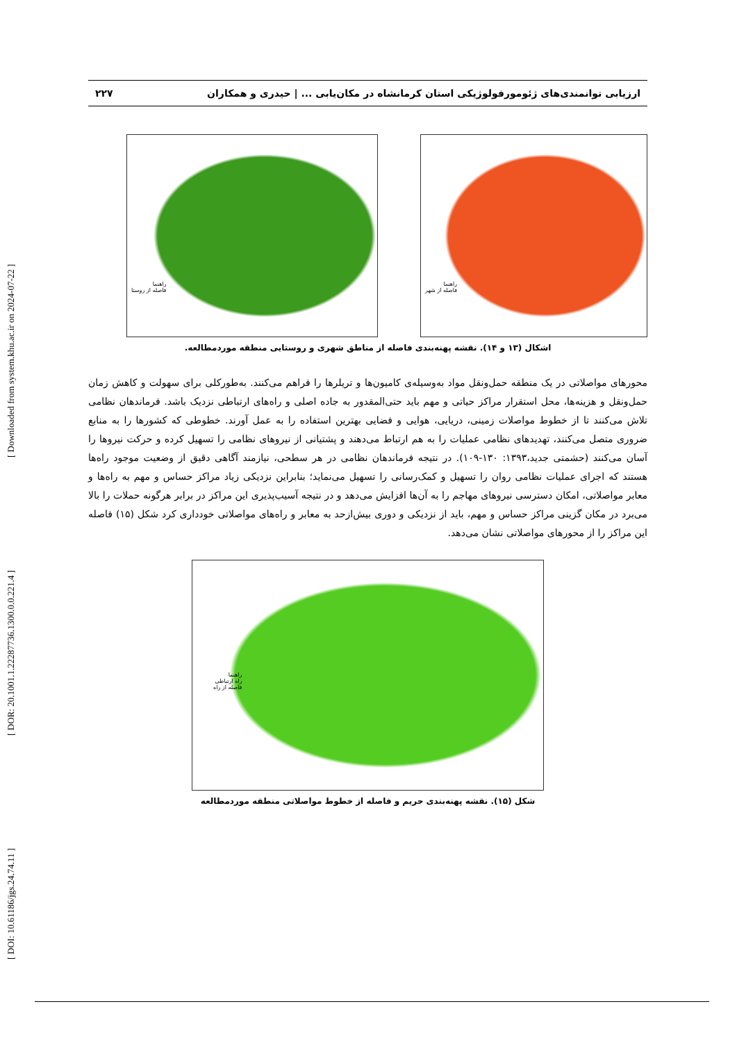[ DOI: 10.61186/jgs.24.74.11 ] [ DOR: 20.1001.1.22287736.1300.0.0.221.4 ] [ Downloaded from system.khu.ac.ir on 2024-07-22 ]
ارزیابی توانمندی‌های ژئومورفولوژیکی استان کرمانشاه در مکان‌یابی ... | حیدری و همکاران ۲۲۷
راهنما
فاصله از روستا
راهنما
فاصله از شهر
اشکال (۱۳ و ۱۴). نقشه پهنه‌بندی فاصله از مناطق شهری و روستایی منطقه موردمطالعه.
محورهای مواصلاتی در یک منطقه حمل‌ونقل مواد به‌وسیله‌ی کامیون‌ها و تریلرها را فراهم می‌کنند. به‌طورکلی برای سهولت و کاهش زمان حمل‌ونقل و هزینه‌ها، محل استقرار مراکز حیاتی و مهم باید حتی‌المقدور به جاده اصلی و راه‌های ارتباطی نزدیک باشد. فرماندهان نظامی تلاش می‌کنند تا از خطوط مواصلات زمینی، دریایی، هوایی و فضایی بهترین استفاده را به عمل آورند. خطوطی که کشورها را به منابع ضروری متصل می‌کنند، تهدیدهای نظامی عملیات را به هم ارتباط می‌دهند و پشتیانی از نیروهای نظامی را تسهیل کرده و حرکت نیروها را آسان می‌کنند (حشمتی جدید،۱۳۹۳: ۱۳۰-۱۰۹). در نتیجه فرماندهان نظامی در هر سطحی، نیازمند آگاهی دقیق از وضعیت موجود راه‌ها هستند که اجرای عملیات نظامی روان را تسهیل و کمک‌رسانی را تسهیل می‌نماید؛ بنابراین نزدیکی زیاد مراکز حساس و مهم به راه‌ها و معابر مواصلاتی، امکان دسترسی نیروهای مهاجم را به آن‌ها افزایش می‌دهد و در نتیجه آسیب‌پذیری این مراکز در برابر هرگونه حملات را بالا می‌برد در مکان گزینی مراکز حساس و مهم، باید از نزدیکی و دوری بیش‌ازحد به معابر و راه‌های مواصلاتی خودداری کرد شکل (۱۵) فاصله این مراکز را از محورهای مواصلاتی نشان می‌دهد.
راهنما
راه ارتباطی
فاصله از راه
شکل (۱۵). نقشه پهنه‌بندی حریم و فاصله از خطوط مواصلاتی منطقه موردمطالعه